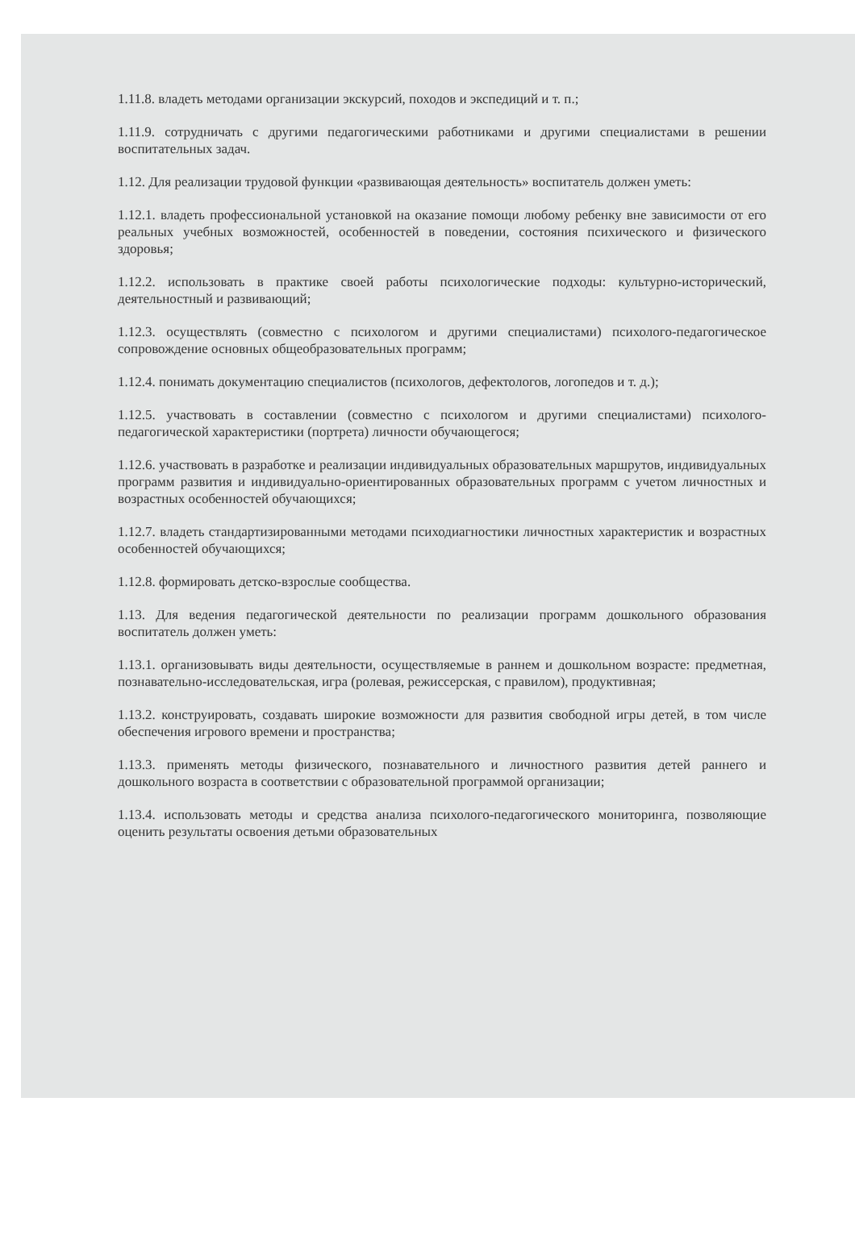1.11.8. владеть методами организации экскурсий, походов и экспедиций и т. п.;
1.11.9. сотрудничать с другими педагогическими работниками и другими специалистами в решении воспитательных задач.
1.12. Для реализации трудовой функции «развивающая деятельность» воспитатель должен уметь:
1.12.1. владеть профессиональной установкой на оказание помощи любому ребенку вне зависимости от его реальных учебных возможностей, особенностей в поведении, состояния психического и физического здоровья;
1.12.2. использовать в практике своей работы психологические подходы: культурно-исторический, деятельностный и развивающий;
1.12.3. осуществлять (совместно с психологом и другими специалистами) психолого-педагогическое сопровождение основных общеобразовательных программ;
1.12.4. понимать документацию специалистов (психологов, дефектологов, логопедов и т. д.);
1.12.5. участвовать в составлении (совместно с психологом и другими специалистами) психолого-педагогической характеристики (портрета) личности обучающегося;
1.12.6. участвовать в разработке и реализации индивидуальных образовательных маршрутов, индивидуальных программ развития и индивидуально-ориентированных образовательных программ с учетом личностных и возрастных особенностей обучающихся;
1.12.7. владеть стандартизированными методами психодиагностики личностных характеристик и возрастных особенностей обучающихся;
1.12.8. формировать детско-взрослые сообщества.
1.13. Для ведения педагогической деятельности по реализации программ дошкольного образования воспитатель должен уметь:
1.13.1. организовывать виды деятельности, осуществляемые в раннем и дошкольном возрасте: предметная, познавательно-исследовательская, игра (ролевая, режиссерская, с правилом), продуктивная;
1.13.2. конструировать, создавать широкие возможности для развития свободной игры детей, в том числе обеспечения игрового времени и пространства;
1.13.3. применять методы физического, познавательного и личностного развития детей раннего и дошкольного возраста в соответствии с образовательной программой организации;
1.13.4. использовать методы и средства анализа психолого-педагогического мониторинга, позволяющие оценить результаты освоения детьми образовательных